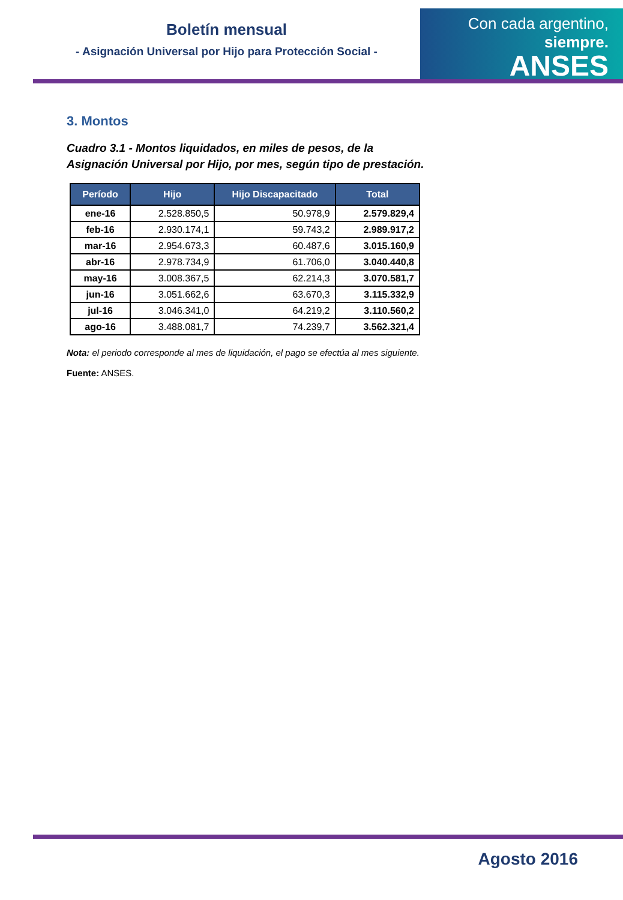Boletín mensual
- Asignación Universal por Hijo para Protección Social -
Con cada argentino, siempre.
ANSES
3. Montos
Cuadro 3.1 - Montos liquidados, en miles de pesos, de la Asignación Universal por Hijo, por mes, según tipo de prestación.
| Período | Hijo | Hijo Discapacitado | Total |
| --- | --- | --- | --- |
| ene-16 | 2.528.850,5 | 50.978,9 | 2.579.829,4 |
| feb-16 | 2.930.174,1 | 59.743,2 | 2.989.917,2 |
| mar-16 | 2.954.673,3 | 60.487,6 | 3.015.160,9 |
| abr-16 | 2.978.734,9 | 61.706,0 | 3.040.440,8 |
| may-16 | 3.008.367,5 | 62.214,3 | 3.070.581,7 |
| jun-16 | 3.051.662,6 | 63.670,3 | 3.115.332,9 |
| jul-16 | 3.046.341,0 | 64.219,2 | 3.110.560,2 |
| ago-16 | 3.488.081,7 | 74.239,7 | 3.562.321,4 |
Nota: el periodo corresponde al mes de liquidación, el pago se efectúa al mes siguiente.
Fuente: ANSES.
Agosto 2016